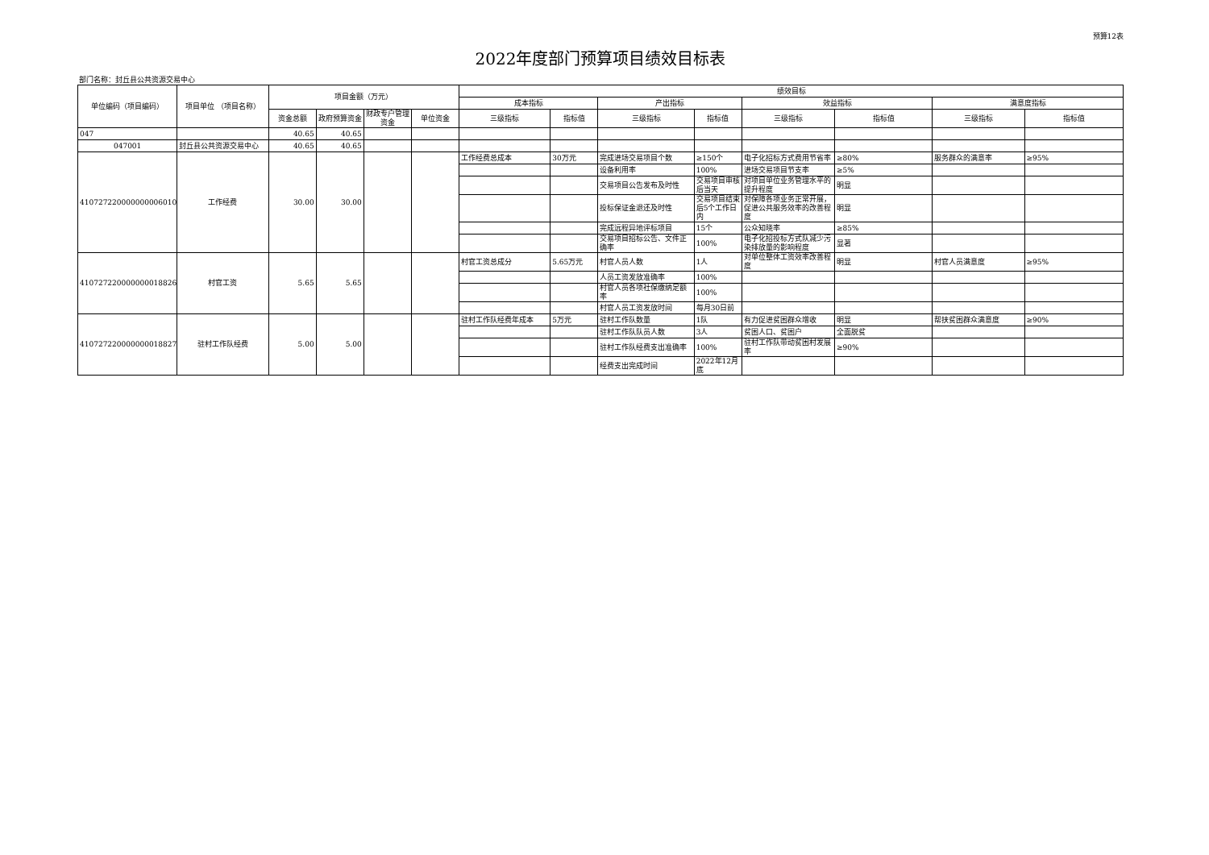预算12表
2022年度部门预算项目绩效目标表
部门名称：封丘县公共资源交易中心
| 单位编码（项目编码） | 项目单位 （项目名称） | 项目金额（万元） | | | | 绩效目标 | | | | | | | |
| --- | --- | --- | --- | --- | --- | --- | --- | --- | --- | --- | --- | --- | --- |
| | | | | | | 成本指标 | | 产出指标 | | 效益指标 | | 满意度指标 | |
| | | 资金总额 | 政府预算资金 | 财政专户管理资金 | 单位资金 | 三级指标 | 指标值 | 三级指标 | 指标值 | 三级指标 | 指标值 | 三级指标 | 指标值 |
| 047 | | 40.65 | 40.65 | | | | | | | | | | |
| 047001 | 封丘县公共资源交易中心 | 40.65 | 40.65 | | | | | | | | | | |
| 410727220000000006010 | 工作经费 | 30.00 | 30.00 | | | 工作经费总成本 | 30万元 | 完成进场交易项目个数 | ≥150个 | 电子化招标方式费用节省率 | ≥80% | 服务群众的满意率 | ≥95% |
| | | | | | | | | 设备利用率 | 100% | 进场交易项目节支率 | ≥5% | | |
| | | | | | | | | 交易项目公告发布及时性 | 交易项目审核后当天 | 对项目单位业务管理水平的提升程度 | 明显 | | |
| | | | | | | | | 投标保证金退还及时性 | 交易项目结束后5个工作日内 | 对保障各项业务正常开展，促进公共服务效率的改善程度 | 明显 | | |
| | | | | | | | | 完成远程异地评标项目 | 15个 | 公众知晓率 | ≥85% | | |
| | | | | | | | | 交易项目招标公告、文件正确率 | 100% | 电子化招投标方式队减少污染排放量的影响程度 | 显著 | | |
| 410727220000000018826 | 村官工资 | 5.65 | 5.65 | | | 村官工资总成分 | 5.65万元 | 村官人员人数 | 1人 | 对单位整体工资效率改善程度 | 明显 | 村官人员满意度 | ≥95% |
| | | | | | | | | 人员工资发放准确率 | 100% | | | | |
| | | | | | | | | 村官人员各项社保缴纳足额率 | 100% | | | | |
| | | | | | | | | 村官人员工资发放时间 | 每月30日前 | | | | |
| 410727220000000018827 | 驻村工作队经费 | 5.00 | 5.00 | | | 驻村工作队经费年成本 | 5万元 | 驻村工作队数量 | 1队 | 有力促进贫困群众增收 | 明显 | 帮扶贫困群众满意度 | ≥90% |
| | | | | | | | | 驻村工作队队员人数 | 3人 | 贫困人口、贫困户 | 全面脱贫 | | |
| | | | | | | | | 驻村工作队经费支出准确率 | 100% | 驻村工作队带动贫困村发展率 | ≥90% | | |
| | | | | | | | | 经费支出完成时间 | 2022年12月底 | | | | |